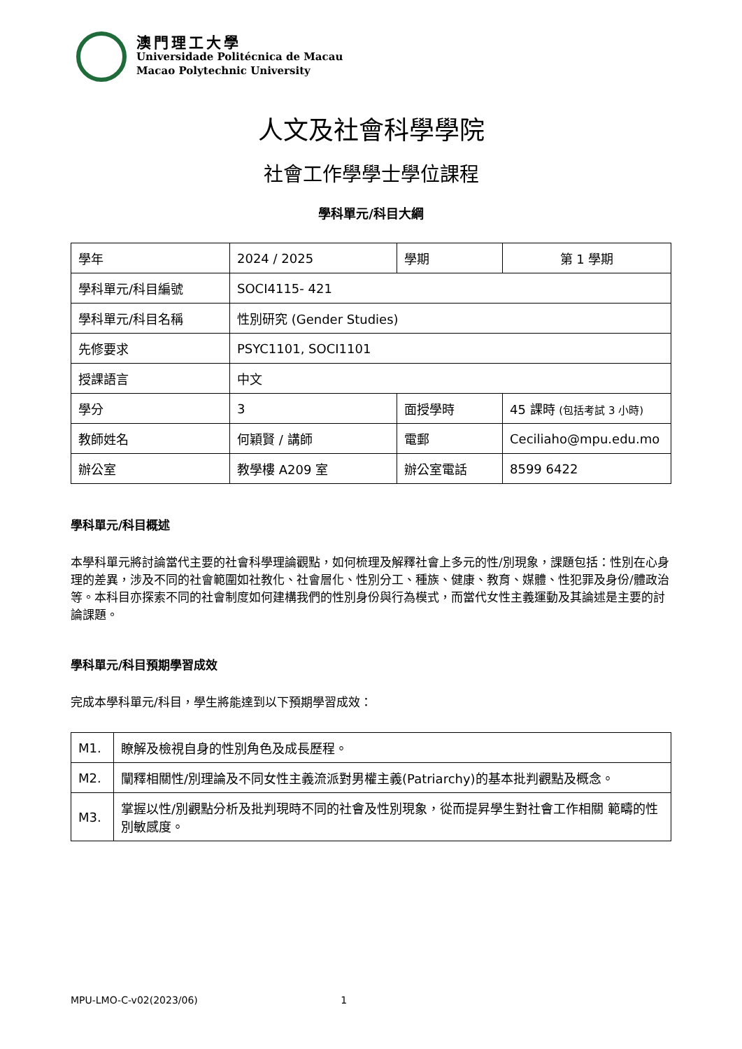澳門理工大學
Universidade Politécnica de Macau
Macao Polytechnic University
人文及社會科學學院
社會工作學學士學位課程
學科單元/科目大綱
| 學年 | 2024 / 2025 | 學期 | 第 1 學期 |
| 學科單元/科目編號 | SOCI4115- 421 | | |
| 學科單元/科目名稱 | 性別研究 (Gender Studies) | | |
| 先修要求 | PSYC1101, SOCI1101 | | |
| 授課語言 | 中文 | | |
| 學分 | 3 | 面授學時 | 45 課時 (包括考試 3 小時) |
| 教師姓名 | 何穎賢 / 講師 | 電郵 | Ceciliaho@mpu.edu.mo |
| 辦公室 | 教學樓 A209 室 | 辦公室電話 | 8599 6422 |
學科單元/科目概述
本學科單元將討論當代主要的社會科學理論觀點，如何梳理及解釋社會上多元的性/別現象，課題包括：性別在心身理的差異，涉及不同的社會範圍如社教化、社會層化、性別分工、種族、健康、教育、媒體、性犯罪及身份/體政治等。本科目亦探索不同的社會制度如何建構我們的性別身份與行為模式，而當代女性主義運動及其論述是主要的討論課題。
學科單元/科目預期學習成效
完成本學科單元/科目，學生將能達到以下預期學習成效：
| M1. | 瞭解及檢視自身的性別角色及成長歷程。 |
| M2. | 闡釋相關性/別理論及不同女性主義流派對男權主義(Patriarchy)的基本批判觀點及概念。 |
| M3. | 掌握以性/別觀點分析及批判現時不同的社會及性別現象，從而提昇學生對社會工作相關 範疇的性別敏感度。 |
MPU-LMO-C-v02(2023/06) 1